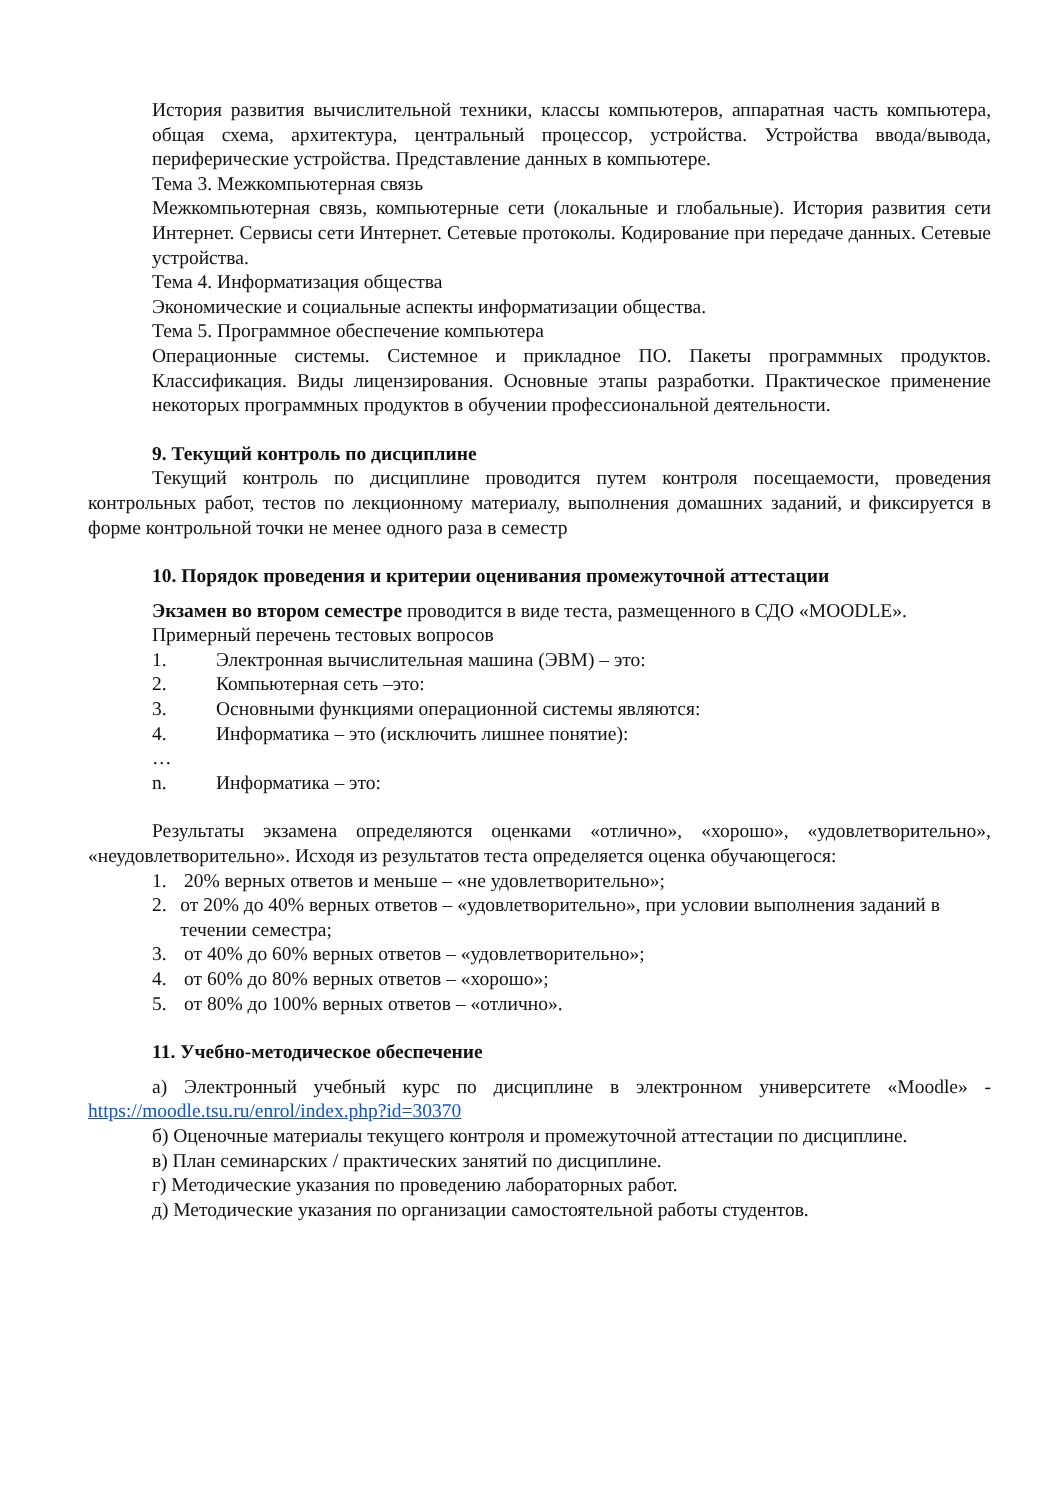История развития вычислительной техники, классы компьютеров, аппаратная часть компьютера, общая схема, архитектура, центральный процессор, устройства. Устройства ввода/вывода, периферические устройства. Представление данных в компьютере.
Тема 3. Межкомпьютерная связь
Межкомпьютерная связь, компьютерные сети (локальные и глобальные). История развития сети Интернет. Сервисы сети Интернет. Сетевые протоколы. Кодирование при передаче данных. Сетевые устройства.
Тема 4. Информатизация общества
Экономические и социальные аспекты информатизации общества.
Тема 5. Программное обеспечение компьютера
Операционные системы. Системное и прикладное ПО. Пакеты программных продуктов. Классификация. Виды лицензирования. Основные этапы разработки. Практическое применение некоторых программных продуктов в обучении профессиональной деятельности.
9. Текущий контроль по дисциплине
Текущий контроль по дисциплине проводится путем контроля посещаемости, проведения контрольных работ, тестов по лекционному материалу, выполнения домашних заданий, и фиксируется в форме контрольной точки не менее одного раза в семестр
10. Порядок проведения и критерии оценивания промежуточной аттестации
Экзамен во втором семестре проводится в виде теста, размещенного в СДО «MOODLE».
Примерный перечень тестовых вопросов
1. Электронная вычислительная машина (ЭВМ) – это:
2. Компьютерная сеть –это:
3. Основными функциями операционной системы являются:
4. Информатика – это (исключить лишнее понятие):
…
n. Информатика – это:
Результаты экзамена определяются оценками «отлично», «хорошо», «удовлетворительно», «неудовлетворительно». Исходя из результатов теста определяется оценка обучающегося:
1. 20% верных ответов и меньше – «не удовлетворительно»;
2. от 20% до 40% верных ответов – «удовлетворительно», при условии выполнения заданий в течении семестра;
3. от 40% до 60% верных ответов – «удовлетворительно»;
4. от 60% до 80% верных ответов – «хорошо»;
5. от 80% до 100% верных ответов – «отлично».
11. Учебно-методическое обеспечение
а) Электронный учебный курс по дисциплине в электронном университете «Moodle» - https://moodle.tsu.ru/enrol/index.php?id=30370
б) Оценочные материалы текущего контроля и промежуточной аттестации по дисциплине.
в) План семинарских / практических занятий по дисциплине.
г) Методические указания по проведению лабораторных работ.
д) Методические указания по организации самостоятельной работы студентов.